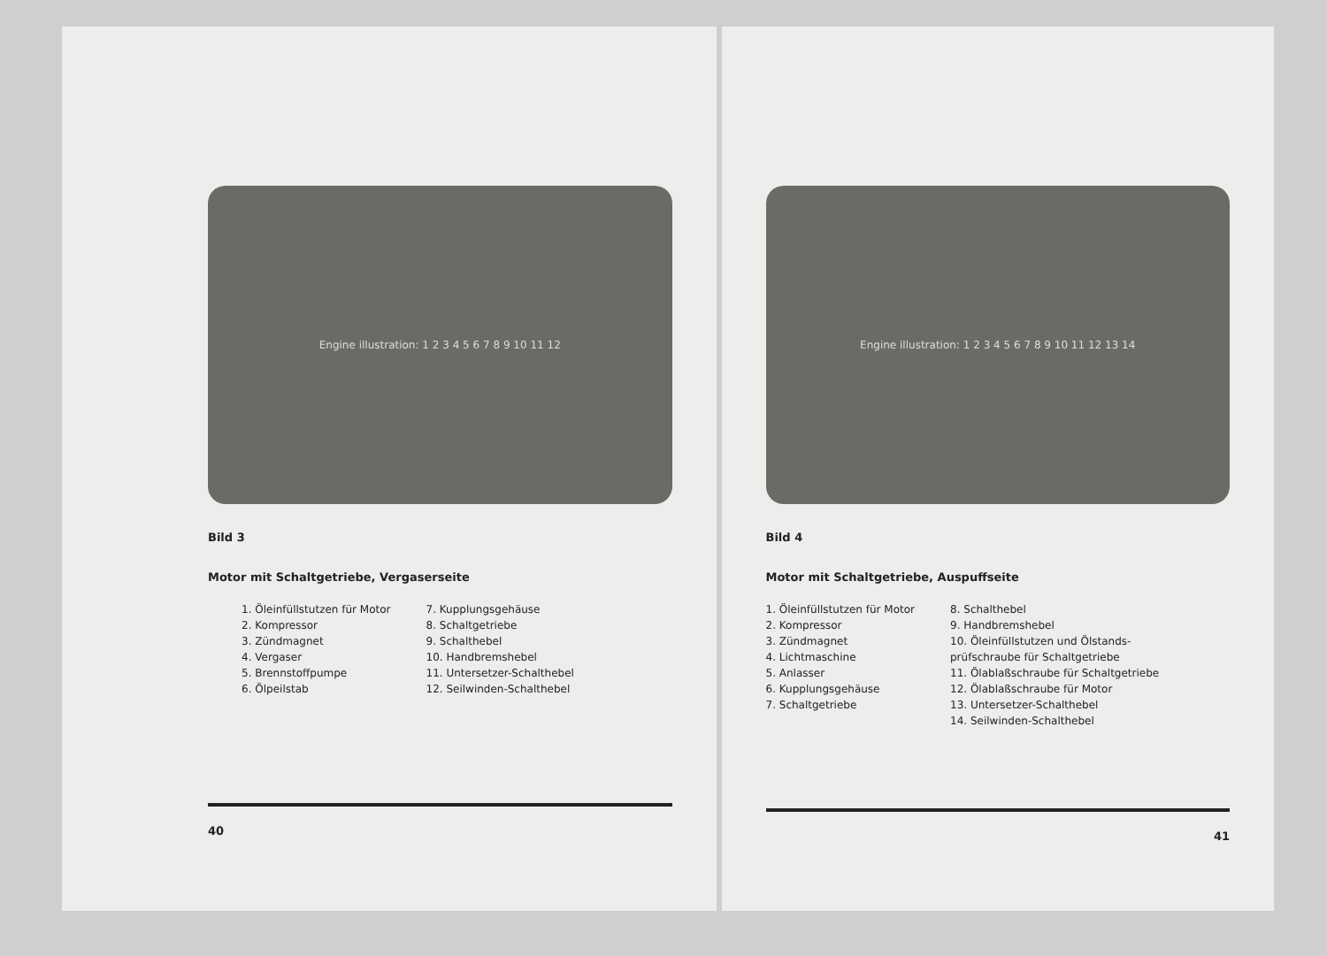Engine illustration: 1 2 3 4 5 6 7 8 9 10 11 12
Bild 3
Motor mit Schaltgetriebe, Vergaserseite
1. Öleinfüllstutzen für Motor
2. Kompressor
3. Zündmagnet
4. Vergaser
5. Brennstoffpumpe
6. Ölpeilstab
7. Kupplungsgehäuse
8. Schaltgetriebe
9. Schalthebel
10. Handbremshebel
11. Untersetzer-Schalthebel
12. Seilwinden-Schalthebel
40
Engine illustration: 1 2 3 4 5 6 7 8 9 10 11 12 13 14
Bild 4
Motor mit Schaltgetriebe, Auspuffseite
1. Öleinfüllstutzen für Motor
2. Kompressor
3. Zündmagnet
4. Lichtmaschine
5. Anlasser
6. Kupplungsgehäuse
7. Schaltgetriebe
8. Schalthebel
9. Handbremshebel
10. Öleinfüllstutzen und Ölstands-
prüfschraube für Schaltgetriebe
11. Ölablaßschraube für Schaltgetriebe
12. Ölablaßschraube für Motor
13. Untersetzer-Schalthebel
14. Seilwinden-Schalthebel
41